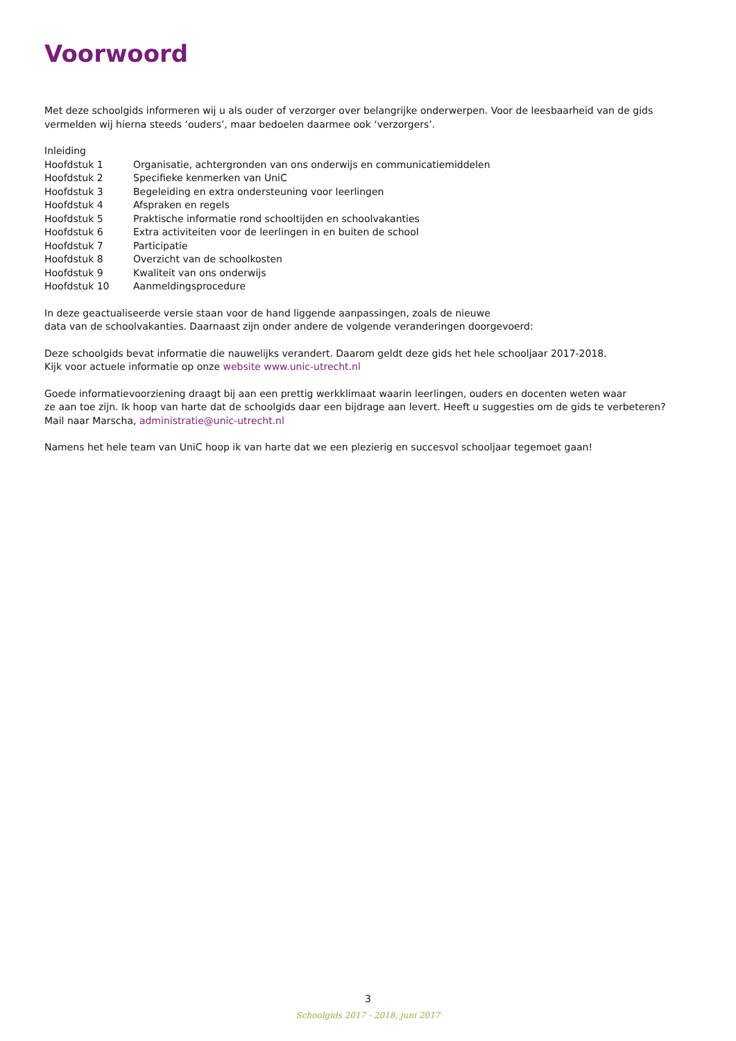Voorwoord
Met deze schoolgids informeren wij u als ouder of verzorger over belangrijke onderwerpen. Voor de leesbaarheid van de gids vermelden wij hierna steeds ‘ouders’, maar bedoelen daarmee ook ‘verzorgers’.
Inleiding
Hoofdstuk 1 Organisatie, achtergronden van ons onderwijs en communicatiemiddelen
Hoofdstuk 2 Specifieke kenmerken van UniC
Hoofdstuk 3 Begeleiding en extra ondersteuning voor leerlingen
Hoofdstuk 4 Afspraken en regels
Hoofdstuk 5 Praktische informatie rond schooltijden en schoolvakanties
Hoofdstuk 6 Extra activiteiten voor de leerlingen in en buiten de school
Hoofdstuk 7 Participatie
Hoofdstuk 8 Overzicht van de schoolkosten
Hoofdstuk 9 Kwaliteit van ons onderwijs
Hoofdstuk 10 Aanmeldingsprocedure
In deze geactualiseerde versie staan voor de hand liggende aanpassingen, zoals de nieuwe
data van de schoolvakanties. Daarnaast zijn onder andere de volgende veranderingen doorgevoerd:
Deze schoolgids bevat informatie die nauwelijks verandert. Daarom geldt deze gids het hele schooljaar 2017-2018.
Kijk voor actuele informatie op onze website www.unic-utrecht.nl
Goede informatievoorziening draagt bij aan een prettig werkklimaat waarin leerlingen, ouders en docenten weten waar
ze aan toe zijn. Ik hoop van harte dat de schoolgids daar een bijdrage aan levert. Heeft u suggesties om de gids te verbeteren?
Mail naar Marscha, administratie@unic-utrecht.nl
Namens het hele team van UniC hoop ik van harte dat we een plezierig en succesvol schooljaar tegemoet gaan!
3
Schoolgids 2017 - 2018, juni 2017